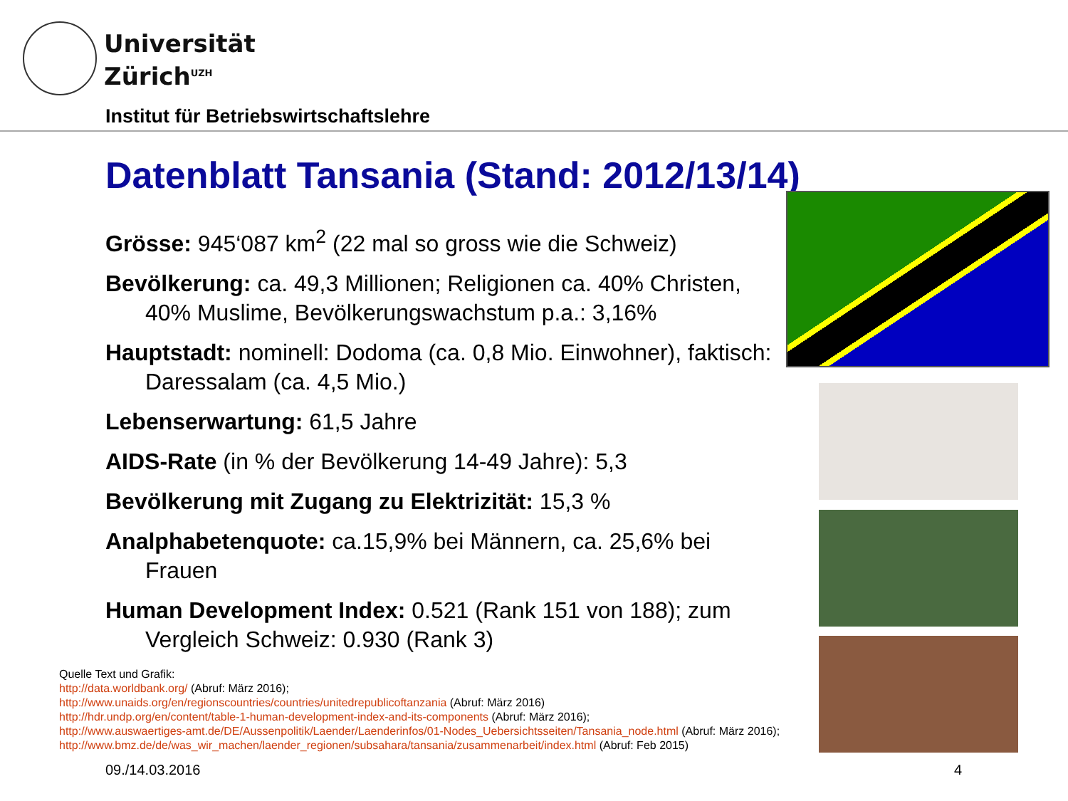Universität
Zürich<sup>UZH</sup>
Institut für Betriebswirtschaftslehre
Datenblatt Tansania (Stand: 2012/13/14)
Grösse: 945‘087 km<sup>2</sup> (22 mal so gross wie die Schweiz)
Bevölkerung: ca. 49,3 Millionen; Religionen ca. 40% Christen, 40% Muslime, Bevölkerungswachstum p.a.: 3,16%
Hauptstadt: nominell: Dodoma (ca. 0,8 Mio. Einwohner), faktisch: Daressalam (ca. 4,5 Mio.)
Lebenserwartung: 61,5 Jahre
AIDS-Rate (in % der Bevölkerung 14-49 Jahre): 5,3
Bevölkerung mit Zugang zu Elektrizität: 15,3 %
Analphabetenquote: ca.15,9% bei Männern, ca. 25,6% bei Frauen
Human Development Index: 0.521 (Rank 151 von 188); zum Vergleich Schweiz: 0.930 (Rank 3)
Quelle Text und Grafik:
http://data.worldbank.org/ (Abruf: März 2016);
http://www.unaids.org/en/regionscountries/countries/unitedrepublicoftanzania (Abruf: März 2016)
http://hdr.undp.org/en/content/table-1-human-development-index-and-its-components (Abruf: März 2016);
http://www.auswaertiges-amt.de/DE/Aussenpolitik/Laender/Laenderinfos/01-Nodes_Uebersichtsseiten/Tansania_node.html (Abruf: März 2016);
http://www.bmz.de/de/was_wir_machen/laender_regionen/subsahara/tansania/zusammenarbeit/index.html (Abruf: Feb 2015)
09./14.03.2016 4